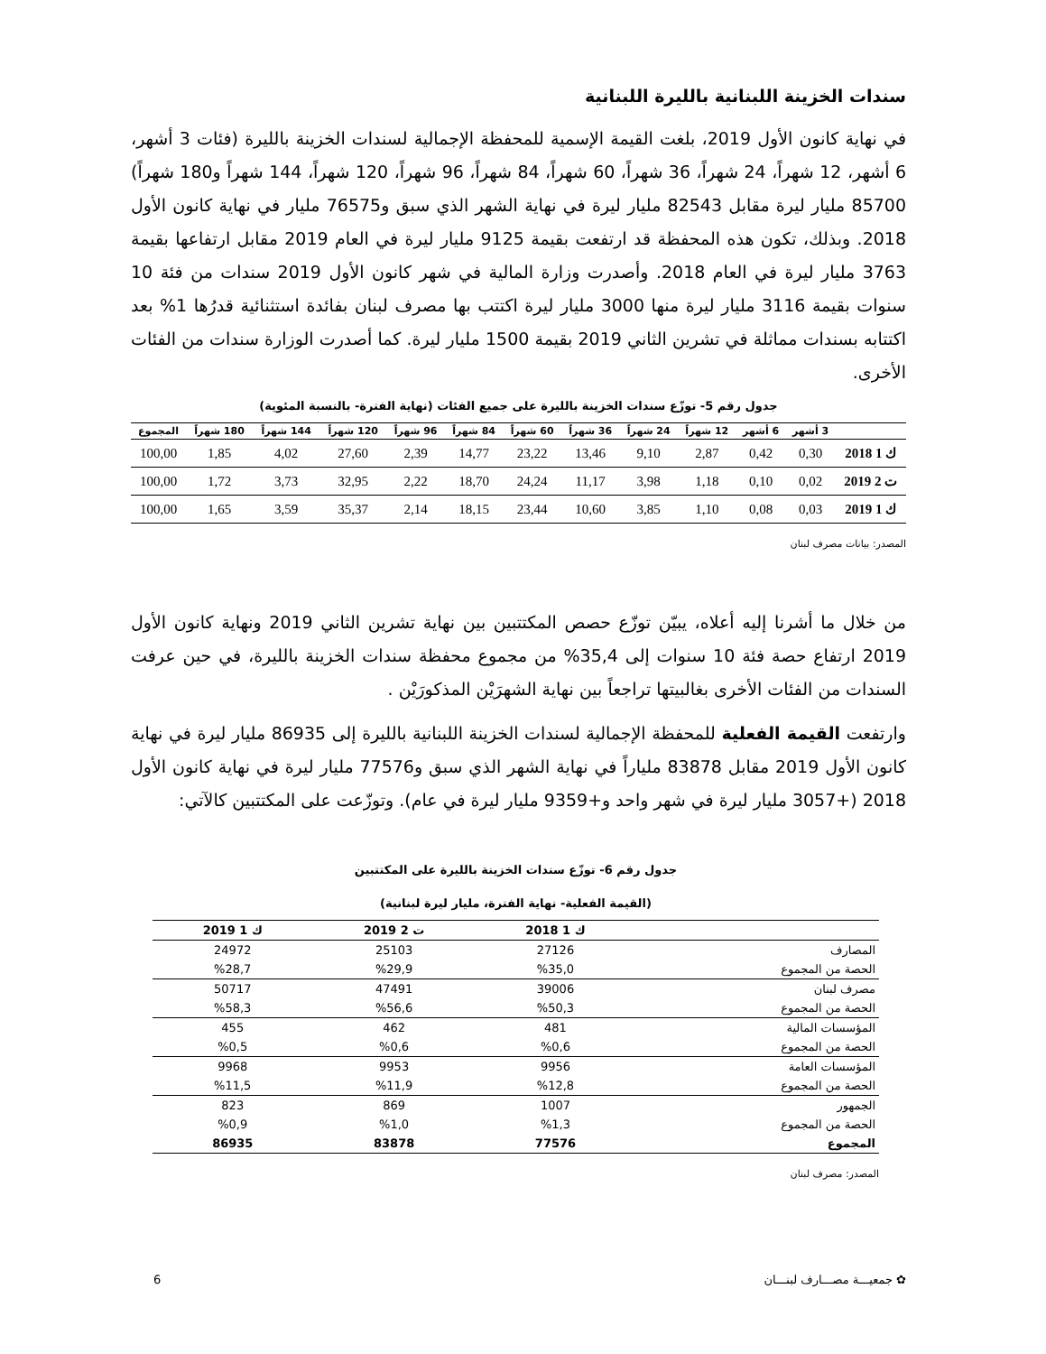سندات الخزينة اللبنانية بالليرة اللبنانية
في نهاية كانون الأول 2019، بلغت القيمة الإسمية للمحفظة الإجمالية لسندات الخزينة بالليرة (فئات 3 أشهر، 6 أشهر، 12 شهراً، 24 شهراً، 36 شهراً، 60 شهراً، 84 شهراً، 96 شهراً، 120 شهراً، 144 شهراً و180 شهراً) 85700 مليار ليرة مقابل 82543 مليار ليرة في نهاية الشهر الذي سبق و76575 مليار في نهاية كانون الأول 2018. وبذلك، تكون هذه المحفظة قد ارتفعت بقيمة 9125 مليار ليرة في العام 2019 مقابل ارتفاعها بقيمة 3763 مليار ليرة في العام 2018. وأصدرت وزارة المالية في شهر كانون الأول 2019 سندات من فئة 10 سنوات بقيمة 3116 مليار ليرة منها 3000 مليار ليرة اكتتب بها مصرف لبنان بفائدة استثنائية قدرُها 1% بعد اكتتابه بسندات مماثلة في تشرين الثاني 2019 بقيمة 1500 مليار ليرة. كما أصدرت الوزارة سندات من الفئات الأخرى.
جدول رقم 5- توزّع سندات الخزينة بالليرة على جميع الفئات (نهاية الفترة- بالنسبة المئوية)
| | 3 أشهر | 6 أشهر | 12 شهراً | 24 شهراً | 36 شهراً | 60 شهراً | 84 شهراً | 96 شهراً | 120 شهراً | 144 شهراً | 180 شهراً | المجموع |
| --- | --- | --- | --- | --- | --- | --- | --- | --- | --- | --- | --- | --- |
| ك 1 2018 | 0,30 | 0,42 | 2,87 | 9,10 | 13,46 | 23,22 | 14,77 | 2,39 | 27,60 | 4,02 | 1,85 | 100,00 |
| ت 2 2019 | 0,02 | 0,10 | 1,18 | 3,98 | 11,17 | 24,24 | 18,70 | 2,22 | 32,95 | 3,73 | 1,72 | 100,00 |
| ك 1 2019 | 0,03 | 0,08 | 1,10 | 3,85 | 10,60 | 23,44 | 18,15 | 2,14 | 35,37 | 3,59 | 1,65 | 100,00 |
المصدر: بيانات مصرف لبنان
من خلال ما أشرنا إليه أعلاه، يبيّن توزّع حصص المكتتبين بين نهاية تشرين الثاني 2019 ونهاية كانون الأول 2019 ارتفاع حصة فئة 10 سنوات إلى 35,4% من مجموع محفظة سندات الخزينة بالليرة، في حين عرفت السندات من الفئات الأخرى بغالبيتها تراجعاً بين نهاية الشهرَيْن المذكورَيْن .
وارتفعت القيمة الفعلية للمحفظة الإجمالية لسندات الخزينة اللبنانية بالليرة إلى 86935 مليار ليرة في نهاية كانون الأول 2019 مقابل 83878 ملياراً في نهاية الشهر الذي سبق و77576 مليار ليرة في نهاية كانون الأول 2018 (+3057 مليار ليرة في شهر واحد و+9359 مليار ليرة في عام). وتوزّعت على المكتتبين كالآتي:
جدول رقم 6- توزّع سندات الخزينة بالليرة على المكتتبين
(القيمة الفعلية- نهاية الفترة، مليار ليرة لبنانية)
| | ك 1 2018 | ت 2 2019 | ك 1 2019 |
| --- | --- | --- | --- |
| المصارف | 27126 | 25103 | 24972 |
| الحصة من المجموع | %35,0 | %29,9 | %28,7 |
| مصرف لبنان | 39006 | 47491 | 50717 |
| الحصة من المجموع | %50,3 | %56,6 | %58,3 |
| المؤسسات المالية | 481 | 462 | 455 |
| الحصة من المجموع | %0,6 | %0,6 | %0,5 |
| المؤسسات العامة | 9956 | 9953 | 9968 |
| الحصة من المجموع | %12,8 | %11,9 | %11,5 |
| الجمهور | 1007 | 869 | 823 |
| الحصة من المجموع | %1,3 | %1,0 | %0,9 |
| المجموع | 77576 | 83878 | 86935 |
المصدر: مصرف لبنان
✿ جمعيـــة مصـــارف لبنـــان 6